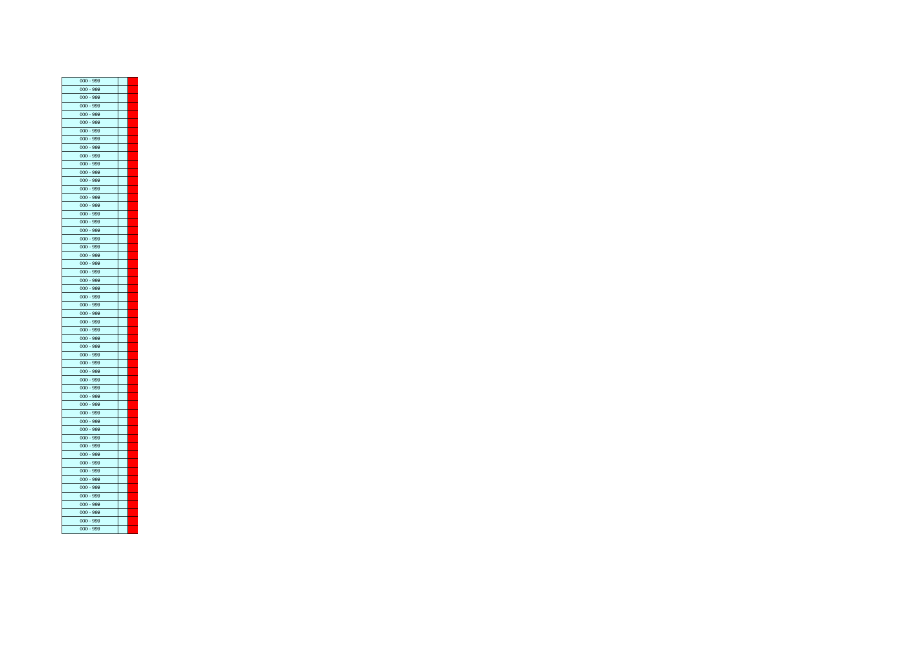| 000 - 999 | | |
| 000 - 999 | | |
| 000 - 999 | | |
| 000 - 999 | | |
| 000 - 999 | | |
| 000 - 999 | | |
| 000 - 999 | | |
| 000 - 999 | | |
| 000 - 999 | | |
| 000 - 999 | | |
| 000 - 999 | | |
| 000 - 999 | | |
| 000 - 999 | | |
| 000 - 999 | | |
| 000 - 999 | | |
| 000 - 999 | | |
| 000 - 999 | | |
| 000 - 999 | | |
| 000 - 999 | | |
| 000 - 999 | | |
| 000 - 999 | | |
| 000 - 999 | | |
| 000 - 999 | | |
| 000 - 999 | | |
| 000 - 999 | | |
| 000 - 999 | | |
| 000 - 999 | | |
| 000 - 999 | | |
| 000 - 999 | | |
| 000 - 999 | | |
| 000 - 999 | | |
| 000 - 999 | | |
| 000 - 999 | | |
| 000 - 999 | | |
| 000 - 999 | | |
| 000 - 999 | | |
| 000 - 999 | | |
| 000 - 999 | | |
| 000 - 999 | | |
| 000 - 999 | | |
| 000 - 999 | | |
| 000 - 999 | | |
| 000 - 999 | | |
| 000 - 999 | | |
| 000 - 999 | | |
| 000 - 999 | | |
| 000 - 999 | | |
| 000 - 999 | | |
| 000 - 999 | | |
| 000 - 999 | | |
| 000 - 999 | | |
| 000 - 999 | | |
| 000 - 999 | | |
| 000 - 999 | | |
| 000 - 999 | | |